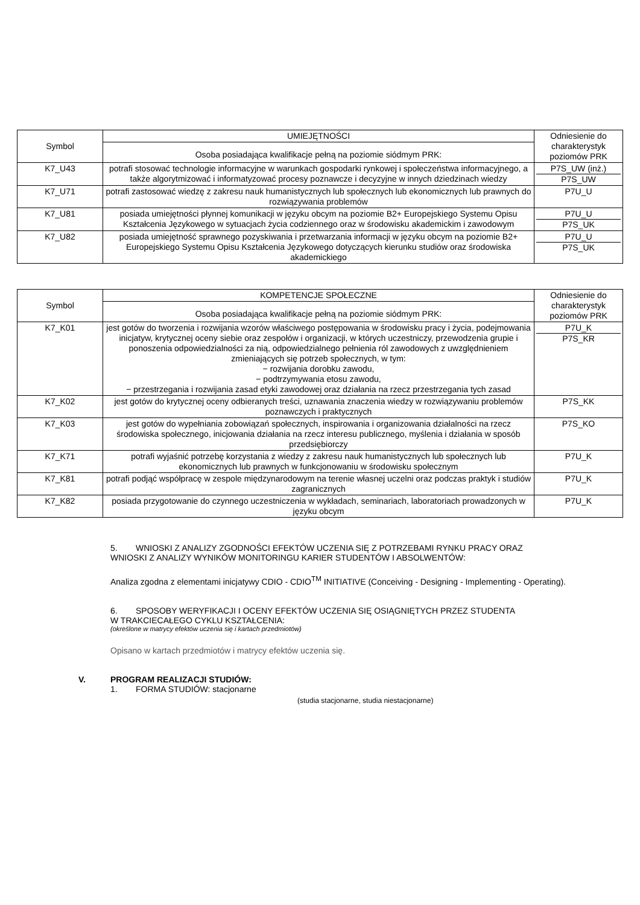| Symbol | UMIEJĘTNOŚCI | Odniesienie do charakterystyk poziomów PRK |
| --- | --- | --- |
| | Osoba posiadająca kwalifikacje pełną na poziomie siódmym PRK: | |
| K7_U43 | potrafi stosować technologie informacyjne w warunkach gospodarki rynkowej i społeczeństwa informacyjnego, a także algorytmizować i informatyzować procesy poznawcze i decyzyjne w innych dziedzinach wiedzy | P7S_UW (inż.) P7S_UW |
| K7_U71 | potrafi zastosować wiedzę z zakresu nauk humanistycznych lub społecznych lub ekonomicznych lub prawnych do rozwiązywania problemów | P7U_U |
| K7_U81 | posiada umiejętności płynnej komunikacji w języku obcym na poziomie B2+ Europejskiego Systemu Opisu Kształcenia Językowego w sytuacjach życia codziennego oraz w środowisku akademickim i zawodowym | P7U_U P7S_UK |
| K7_U82 | posiada umiejętność sprawnego pozyskiwania i przetwarzania informacji w języku obcym na poziomie B2+ Europejskiego Systemu Opisu Kształcenia Językowego dotyczących kierunku studiów oraz środowiska akademickiego | P7U_U P7S_UK |
| Symbol | KOMPETENCJE SPOŁECZNE | Odniesienie do charakterystyk poziomów PRK |
| --- | --- | --- |
| | Osoba posiadająca kwalifikacje pełną na poziomie siódmym PRK: | |
| K7_K01 | jest gotów do tworzenia i rozwijania wzorów właściwego postępowania w środowisku pracy i życia, podejmowania inicjatyw, krytycznej oceny siebie oraz zespołów i organizacji, w których uczestniczy, przewodzenia grupie i ponoszenia odpowiedzialności za nią, odpowiedzialnego pełnienia ról zawodowych z uwzględnieniem zmieniających się potrzeb społecznych, w tym: − rozwijania dorobku zawodu, − podtrzymywania etosu zawodu, − przestrzegania i rozwijania zasad etyki zawodowej oraz działania na rzecz przestrzegania tych zasad | P7U_K P7S_KR |
| K7_K02 | jest gotów do krytycznej oceny odbieranych treści, uznawania znaczenia wiedzy w rozwiązywaniu problemów poznawczych i praktycznych | P7S_KK |
| K7_K03 | jest gotów do wypełniania zobowiązań społecznych, inspirowania i organizowania działalności na rzecz środowiska społecznego, inicjowania działania na rzecz interesu publicznego, myślenia i działania w sposób przedsiębiorczy | P7S_KO |
| K7_K71 | potrafi wyjaśnić potrzebę korzystania z wiedzy z zakresu nauk humanistycznych lub społecznych lub ekonomicznych lub prawnych w funkcjonowaniu w środowisku społecznym | P7U_K |
| K7_K81 | potrafi podjąć współpracę w zespole międzynarodowym na terenie własnej uczelni oraz podczas praktyk i studiów zagranicznych | P7U_K |
| K7_K82 | posiada przygotowanie do czynnego uczestniczenia w wykładach, seminariach, laboratoriach prowadzonych w języku obcym | P7U_K |
5. WNIOSKI Z ANALIZY ZGODNOŚCI EFEKTÓW UCZENIA SIĘ Z POTRZEBAMI RYNKU PRACY ORAZ
WNIOSKI Z ANALIZY WYNIKÓW MONITORINGU KARIER STUDENTÓW I ABSOLWENTÓW:
Analiza zgodna z elementami inicjatywy CDIO - CDIO<sup>TM</sup> INITIATIVE (Conceiving - Designing - Implementing - Operating).
6. SPOSOBY WERYFIKACJI I OCENY EFEKTÓW UCZENIA SIĘ OSIĄGNIĘTYCH PRZEZ STUDENTA
W TRAKCIECAŁEGO CYKLU KSZTAŁCENIA:
(określone w matrycy efektów uczenia się i kartach przedmiotów)
Opisano w kartach przedmiotów i matrycy efektów uczenia się.
V. PROGRAM REALIZACJI STUDIÓW:
1. FORMA STUDIÓW: stacjonarne
(studia stacjonarne, studia niestacjonarne)